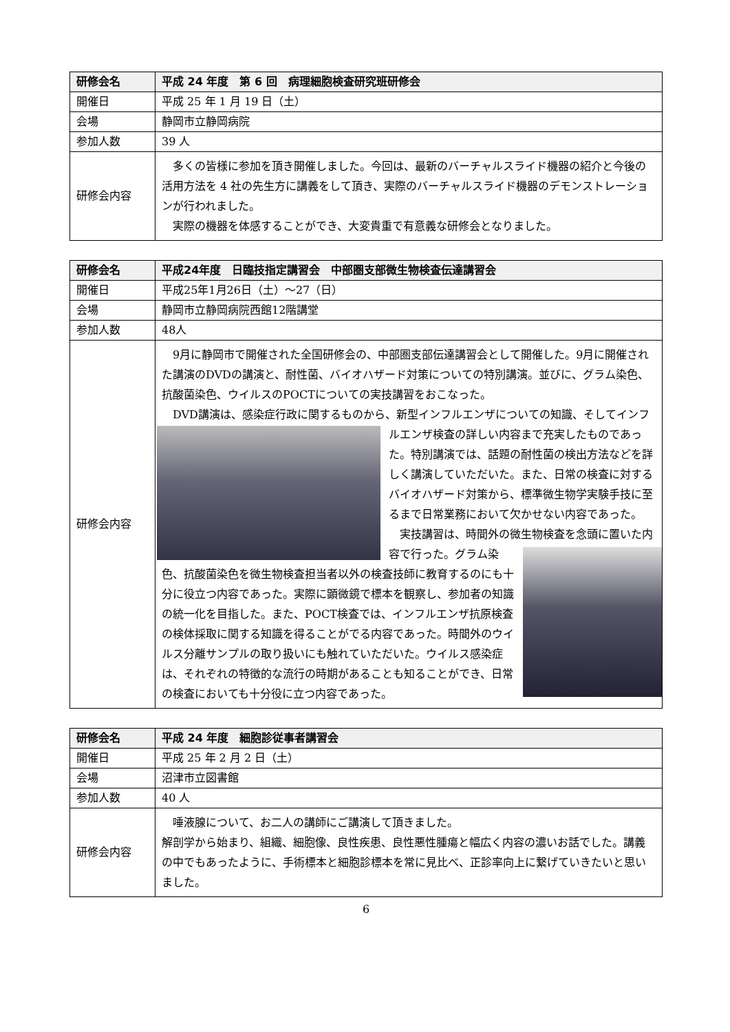| 研修会名 | 平成 24 年度 第 6 回 病理細胞検査研究班研修会 |
| --- | --- |
| 開催日 | 平成 25 年 1 月 19 日（土） |
| 会場 | 静岡市立静岡病院 |
| 参加人数 | 39 人 |
| 研修会内容 | 多くの皆様に参加を頂き開催しました。今回は、最新のバーチャルスライド機器の紹介と今後の活用方法を 4 社の先生方に講義をして頂き、実際のバーチャルスライド機器のデモンストレーションが行われました。 実際の機器を体感することができ、大変貴重で有意義な研修会となりました。 |
| 研修会名 | 平成24年度 日臨技指定講習会 中部圏支部微生物検査伝達講習会 |
| --- | --- |
| 開催日 | 平成25年1月26日（土）～27（日） |
| 会場 | 静岡市立静岡病院西館12階講堂 |
| 参加人数 | 48人 |
| 研修会内容 | 9月に静岡市で開催された全国研修会の、中部圏支部伝達講習会として開催した。9月に開催された講演のDVDの講演と、耐性菌、バイオハザード対策についての特別講演。並びに、グラム染色、抗酸菌染色、ウイルスのPOCTについての実技講習をおこなった。 DVD講演は、感染症行政に関するものから、新型インフルエンザについての知識、そし てインフルエンザ検査の詳しい内容まで充実したものであった。特別講演では、話題の耐性菌の検出方法などを詳しく講演していただいた。また、日常の検査に対するバイオハザード対策から、標準微生物学実験手技に至るまで日常業務において欠かせない内容であった。 実技講習は、時間外の微生物検査を念頭に置 いた内容で行った。グラム染色、抗酸菌染色を微生物検査担当者以外の検査技師に教育するのにも十分に役立つ内容であった。実際に顕微鏡で標本を観察し、参加者の知識の統一化を目指した。また、POCT検査では、インフルエンザ抗原検査の検体採取に関する知識を得ることがでる内容であった。時間外のウイルス分離サンプルの取り扱いにも触れていただいた。ウイルス感染症は、それぞれの特徴的な流行の時期があることも知ることができ、日常の検査においても十分役に立つ内容であった。 |
| 研修会名 | 平成 24 年度 細胞診従事者講習会 |
| --- | --- |
| 開催日 | 平成 25 年 2 月 2 日（土） |
| 会場 | 沼津市立図書館 |
| 参加人数 | 40 人 |
| 研修会内容 | 唾液腺について、お二人の講師にご講演して頂きました。 解剖学から始まり、組織、細胞像、良性疾患、良性悪性腫瘍と幅広く内容の濃いお話でした。講義の中でもあったように、手術標本と細胞診標本を常に見比べ、正診率向上に繋げていきたいと思いました。 |
6